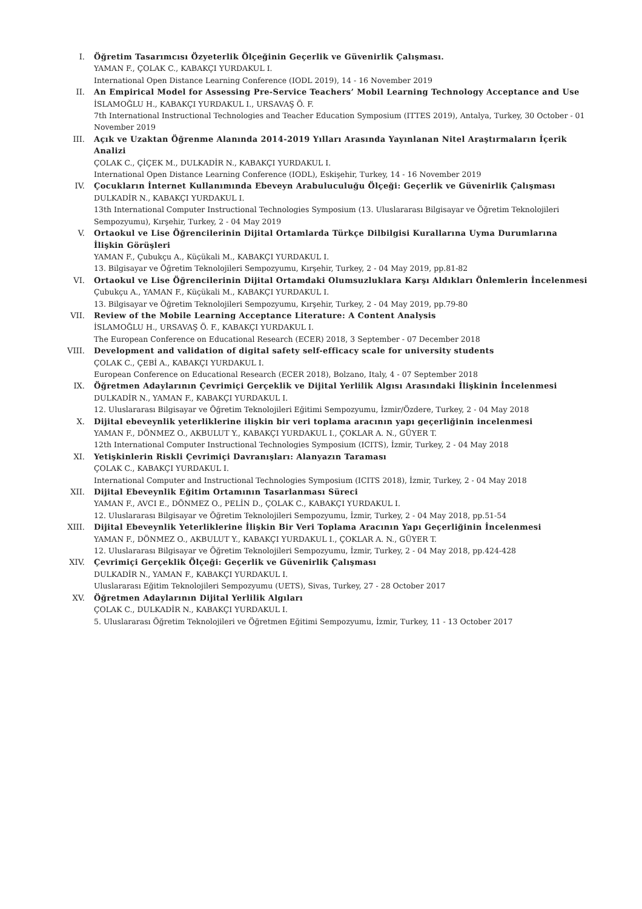I. Öğretim Tasarımcısı Özyeterlik Ölçeğinin Geçerlik ve Güvenirlik Çalışması.
YAMAN F., ÇOLAK C., KABAKÇI YURDAKUL I.
International Open Distance Learning Conference (IODL 2019), 14 - 16 November 2019
II. An Empirical Model for Assessing Pre-Service Teachers’ Mobil Learning Technology Acceptance and Use
İSLAMOĞLU H., KABAKÇI YURDAKUL I., URSAVAŞ Ö. F.
7th International Instructional Technologies and Teacher Education Symposium (ITTES 2019), Antalya, Turkey, 30 October - 01 November 2019
III. Açık ve Uzaktan Öğrenme Alanında 2014-2019 Yılları Arasında Yayınlanan Nitel Araştırmaların İçerik Analizi
ÇOLAK C., ÇİÇEK M., DULKADİR N., KABAKÇI YURDAKUL I.
International Open Distance Learning Conference (IODL), Eskişehir, Turkey, 14 - 16 November 2019
IV. Çocukların İnternet Kullanımında Ebeveyn Arabuluculuğu Ölçeği: Geçerlik ve Güvenirlik Çalışması
DULKADİR N., KABAKÇI YURDAKUL I.
13th International Computer Instructional Technologies Symposium (13. Uluslararası Bilgisayar ve Öğretim Teknolojileri Sempozyumu), Kırşehir, Turkey, 2 - 04 May 2019
V. Ortaokul ve Lise Öğrencilerinin Dijital Ortamlarda Türkçe Dilbilgisi Kurallarına Uyma Durumlarına İlişkin Görüşleri
YAMAN F., Çubukçu A., Küçükali M., KABAKÇI YURDAKUL I.
13. Bilgisayar ve Öğretim Teknolojileri Sempozyumu, Kırşehir, Turkey, 2 - 04 May 2019, pp.81-82
VI. Ortaokul ve Lise Öğrencilerinin Dijital Ortamdaki Olumsuzluklara Karşı Aldıkları Önlemlerin İncelenmesi
Çubukçu A., YAMAN F., Küçükali M., KABAKÇI YURDAKUL I.
13. Bilgisayar ve Öğretim Teknolojileri Sempozyumu, Kırşehir, Turkey, 2 - 04 May 2019, pp.79-80
VII. Review of the Mobile Learning Acceptance Literature: A Content Analysis
İSLAMOĞLU H., URSAVAŞ Ö. F., KABAKÇI YURDAKUL I.
The European Conference on Educational Research (ECER) 2018, 3 September - 07 December 2018
VIII. Development and validation of digital safety self-efficacy scale for university students
ÇOLAK C., ÇEBİ A., KABAKÇI YURDAKUL I.
European Conference on Educational Research (ECER 2018), Bolzano, Italy, 4 - 07 September 2018
IX. Öğretmen Adaylarının Çevrimiçi Gerçeklik ve Dijital Yerlilik Algısı Arasındaki İlişkinin İncelenmesi
DULKADİR N., YAMAN F., KABAKÇI YURDAKUL I.
12. Uluslararası Bilgisayar ve Öğretim Teknolojileri Eğitimi Sempozyumu, İzmir/Özdere, Turkey, 2 - 04 May 2018
X. Dijital ebeveynlik yeterliklerine ilişkin bir veri toplama aracının yapı geçerliğinin incelenmesi
YAMAN F., DÖNMEZ O., AKBULUT Y., KABAKÇI YURDAKUL I., ÇOKLAR A. N., GÜYER T.
12th International Computer Instructional Technologies Symposium (ICITS), İzmir, Turkey, 2 - 04 May 2018
XI. Yetişkinlerin Riskli Çevrimiçi Davranışları: Alanyazın Taraması
ÇOLAK C., KABAKÇI YURDAKUL I.
International Computer and Instructional Technologies Symposium (ICITS 2018), İzmir, Turkey, 2 - 04 May 2018
XII. Dijital Ebeveynlik Eğitim Ortamının Tasarlanması Süreci
YAMAN F., AVCI E., DÖNMEZ O., PELİN D., ÇOLAK C., KABAKÇI YURDAKUL I.
12. Uluslararası Bilgisayar ve Öğretim Teknolojileri Sempozyumu, İzmir, Turkey, 2 - 04 May 2018, pp.51-54
XIII. Dijital Ebeveynlik Yeterliklerine İlişkin Bir Veri Toplama Aracının Yapı Geçerliğinin İncelenmesi
YAMAN F., DÖNMEZ O., AKBULUT Y., KABAKÇI YURDAKUL I., ÇOKLAR A. N., GÜYER T.
12. Uluslararası Bilgisayar ve Öğretim Teknolojileri Sempozyumu, İzmir, Turkey, 2 - 04 May 2018, pp.424-428
XIV. Çevrimiçi Gerçeklik Ölçeği: Geçerlik ve Güvenirlik Çalışması
DULKADİR N., YAMAN F., KABAKÇI YURDAKUL I.
Uluslararası Eğitim Teknolojileri Sempozyumu (UETS), Sivas, Turkey, 27 - 28 October 2017
XV. Öğretmen Adaylarının Dijital Yerlilik Algıları
ÇOLAK C., DULKADİR N., KABAKÇI YURDAKUL I.
5. Uluslararası Öğretim Teknolojileri ve Öğretmen Eğitimi Sempozyumu, İzmir, Turkey, 11 - 13 October 2017